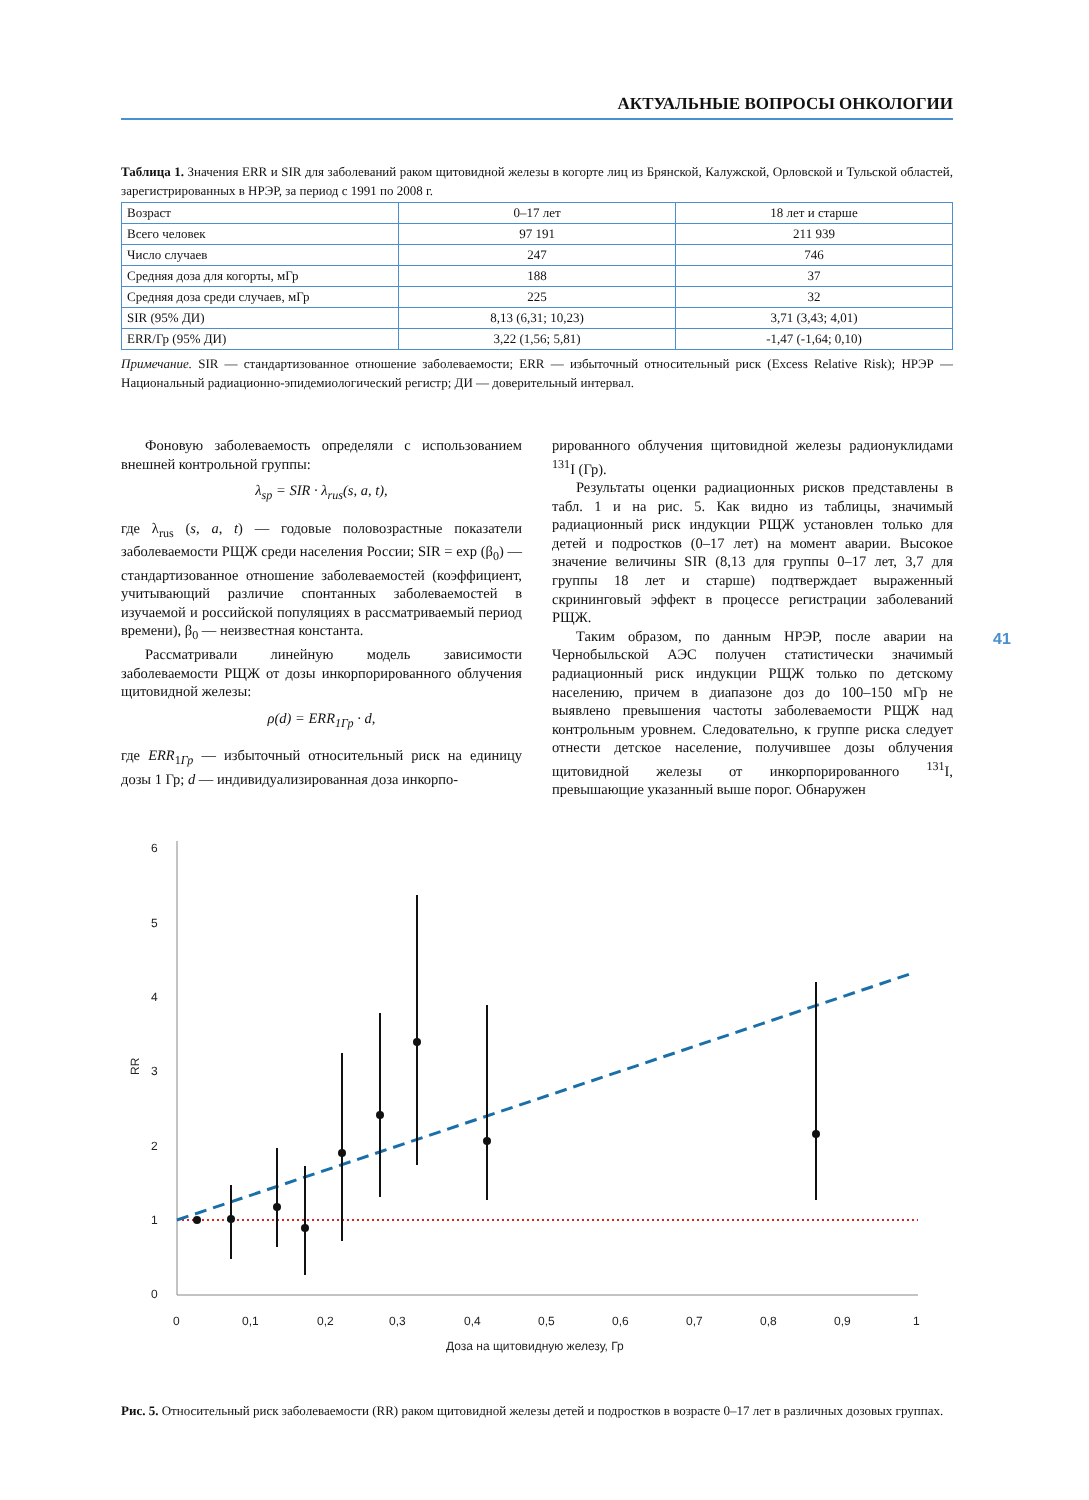АКТУАЛЬНЫЕ ВОПРОСЫ ОНКОЛОГИИ
Таблица 1. Значения ERR и SIR для заболеваний раком щитовидной железы в когорте лиц из Брянской, Калужской, Орловской и Тульской областей, зарегистрированных в НРЭР, за период с 1991 по 2008 г.
| Возраст | 0–17 лет | 18 лет и старше |
| Всего человек | 97 191 | 211 939 |
| Число случаев | 247 | 746 |
| Средняя доза для когорты, мГр | 188 | 37 |
| Средняя доза среди случаев, мГр | 225 | 32 |
| SIR (95% ДИ) | 8,13 (6,31; 10,23) | 3,71 (3,43; 4,01) |
| ERR/Гр (95% ДИ) | 3,22 (1,56; 5,81) | -1,47 (-1,64; 0,10) |
Примечание. SIR — стандартизованное отношение заболеваемости; ERR — избыточный относительный риск (Excess Relative Risk); НРЭР — Национальный радиационно-эпидемиологический регистр; ДИ — доверительный интервал.
Фоновую заболеваемость определяли с использованием внешней контрольной группы:
λ<sub>sp</sub> = SIR · λ<sub>rus</sub>(s, a, t),
где λ<sub>rus</sub> (s, a, t) — годовые половозрастные показатели заболеваемости РЩЖ среди населения России; SIR = exp (β<sub>0</sub>) — стандартизованное отношение заболеваемостей (коэффициент, учитывающий различие спонтанных заболеваемостей в изучаемой и российской популяциях в рассматриваемый период времени), β<sub>0</sub> — неизвестная константа.
Рассматривали линейную модель зависимости заболеваемости РЩЖ от дозы инкорпорированного облучения щитовидной железы:
ρ(d) = ERR<sub>1Гр</sub> · d,
где ERR<sub>1Гр</sub> — избыточный относительный риск на единицу дозы 1 Гр; d — индивидуализированная доза инкорпо-
рированного облучения щитовидной железы радионуклидами <sup>131</sup>I (Гр).
Результаты оценки радиационных рисков представлены в табл. 1 и на рис. 5. Как видно из таблицы, значимый радиационный риск индукции РЩЖ установлен только для детей и подростков (0–17 лет) на момент аварии. Высокое значение величины SIR (8,13 для группы 0–17 лет, 3,7 для группы 18 лет и старше) подтверждает выраженный скрининговый эффект в процессе регистрации заболеваний РЩЖ.
Таким образом, по данным НРЭР, после аварии на Чернобыльской АЭС получен статистически значимый радиационный риск индукции РЩЖ только по детскому населению, причем в диапазоне доз до 100–150 мГр не выявлено превышения частоты заболеваемости РЩЖ над контрольным уровнем. Следовательно, к группе риска следует отнести детское население, получившее дозы облучения щитовидной железы от инкорпорированного <sup>131</sup>I, превышающие указанный выше порог. Обнаружен
6
5
4
3
2
1
0
RR
0
0,1
0,2
0,3
0,4
0,5
0,6
0,7
0,8
0,9
1
Доза на щитовидную железу, Гр
Рис. 5. Относительный риск заболеваемости (RR) раком щитовидной железы детей и подростков в возрасте 0–17 лет в различных дозовых группах.
41